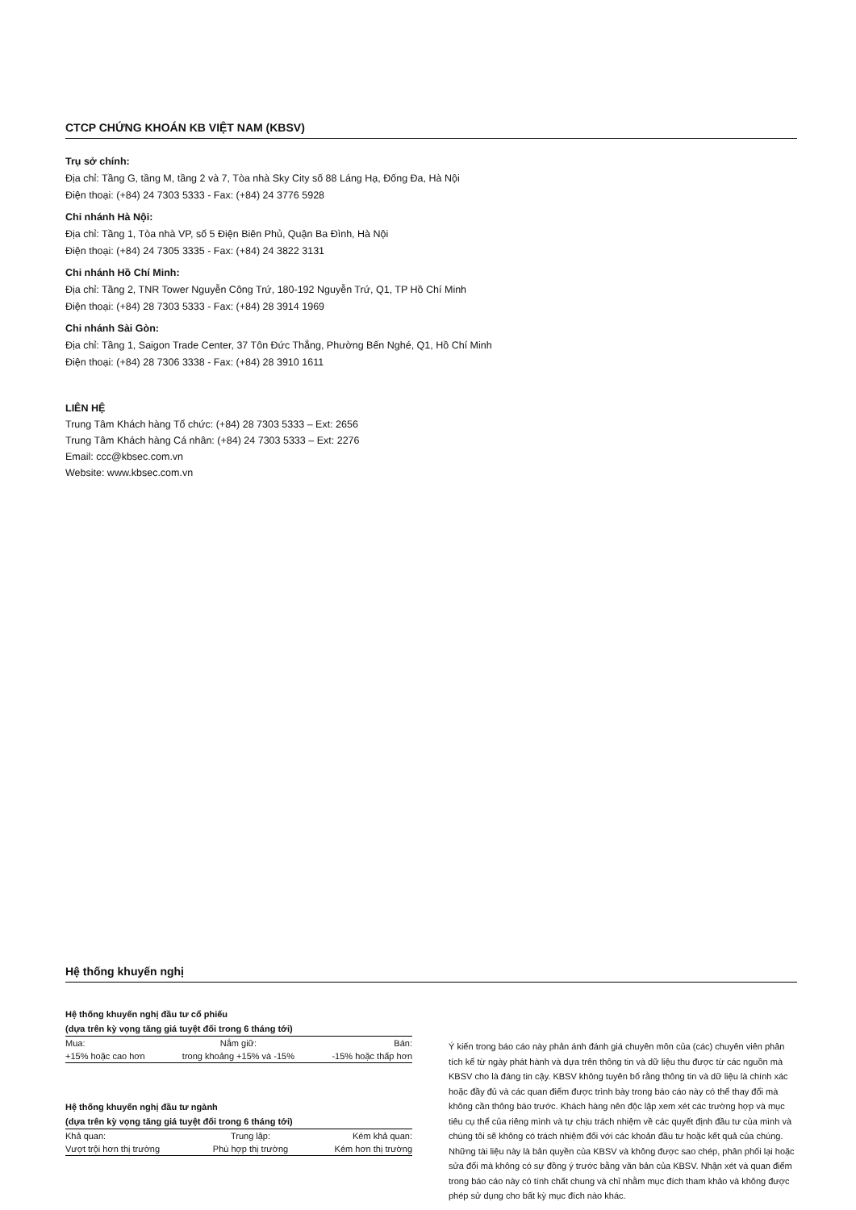CTCP CHỨNG KHOÁN KB VIỆT NAM (KBSV)
Trụ sở chính:
Địa chỉ: Tầng G, tầng M, tầng 2 và 7, Tòa nhà Sky City số 88 Láng Hạ, Đống Đa, Hà Nội
Điện thoại: (+84) 24 7303 5333 - Fax: (+84) 24 3776 5928
Chi nhánh Hà Nội:
Địa chỉ: Tầng 1, Tòa nhà VP, số 5 Điện Biên Phủ, Quận Ba Đình, Hà Nội
Điện thoại: (+84) 24 7305 3335 - Fax: (+84) 24 3822 3131
Chi nhánh Hồ Chí Minh:
Địa chỉ: Tầng 2, TNR Tower Nguyễn Công Trứ, 180-192 Nguyễn Trứ, Q1, TP Hồ Chí Minh
Điện thoại: (+84) 28 7303 5333 - Fax: (+84) 28 3914 1969
Chi nhánh Sài Gòn:
Địa chỉ: Tầng 1, Saigon Trade Center, 37 Tôn Đức Thắng, Phường Bến Nghé, Q1, Hồ Chí Minh
Điện thoại: (+84) 28 7306 3338 - Fax: (+84) 28 3910 1611
LIÊN HỆ
Trung Tâm Khách hàng Tổ chức: (+84) 28 7303 5333 – Ext: 2656
Trung Tâm Khách hàng Cá nhân: (+84) 24 7303 5333 – Ext: 2276
Email: ccc@kbsec.com.vn
Website: www.kbsec.com.vn
Hệ thống khuyến nghị
Hệ thống khuyến nghị đầu tư cổ phiếu
(dựa trên kỳ vọng tăng giá tuyệt đối trong 6 tháng tới)
| Mua: | Nắm giữ: | Bán: |
| +15% hoặc cao hơn | trong khoảng +15% và -15% | -15% hoặc thấp hơn |
Hệ thống khuyến nghị đầu tư ngành
(dựa trên kỳ vọng tăng giá tuyệt đối trong 6 tháng tới)
| Khả quan: | Trung lập: | Kém khả quan: |
| Vượt trội hơn thị trường | Phù hợp thị trường | Kém hơn thị trường |
Ý kiến trong báo cáo này phản ánh đánh giá chuyên môn của (các) chuyên viên phân tích kể từ ngày phát hành và dựa trên thông tin và dữ liệu thu được từ các nguồn mà KBSV cho là đáng tin cậy. KBSV không tuyên bố rằng thông tin và dữ liệu là chính xác hoặc đầy đủ và các quan điểm được trình bày trong báo cáo này có thể thay đổi mà không cần thông báo trước. Khách hàng nên độc lập xem xét các trường hợp và mục tiêu cụ thể của riêng mình và tự chịu trách nhiệm về các quyết định đầu tư của mình và chúng tôi sẽ không có trách nhiệm đối với các khoản đầu tư hoặc kết quả của chúng. Những tài liệu này là bản quyền của KBSV và không được sao chép, phân phối lại hoặc sửa đổi mà không có sự đồng ý trước bằng văn bản của KBSV. Nhận xét và quan điểm trong báo cáo này có tính chất chung và chỉ nhằm mục đích tham khảo và không được phép sử dụng cho bất kỳ mục đích nào khác.